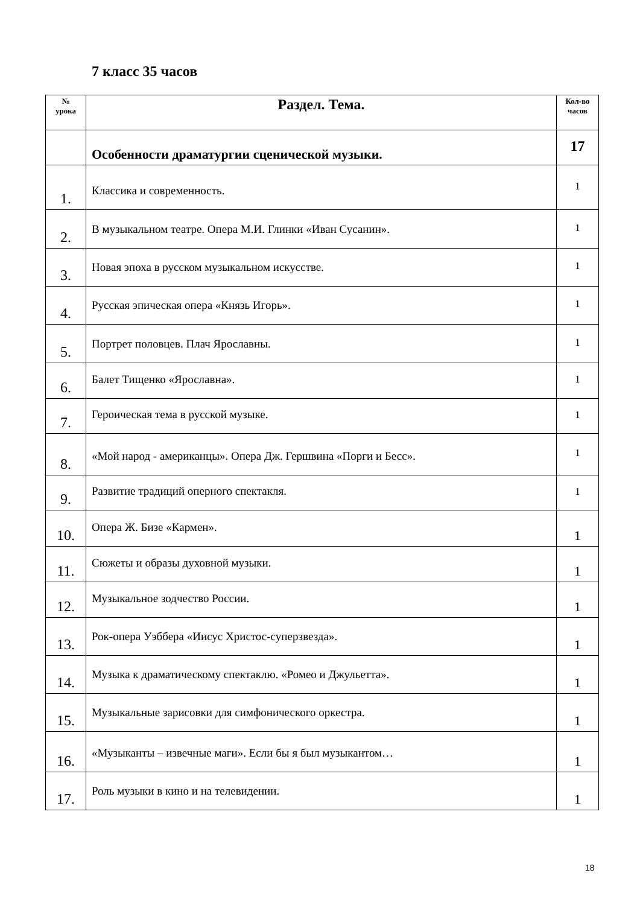7 класс 35 часов
| № урока | Раздел. Тема. | Кол-во часов |
| --- | --- | --- |
| | Особенности драматургии сценической музыки. | 17 |
| 1. | Классика и современность. | 1 |
| 2. | В музыкальном театре. Опера М.И. Глинки «Иван Сусанин». | 1 |
| 3. | Новая эпоха в русском музыкальном искусстве. | 1 |
| 4. | Русская эпическая опера «Князь Игорь». | 1 |
| 5. | Портрет половцев. Плач Ярославны. | 1 |
| 6. | Балет Тищенко «Ярославна». | 1 |
| 7. | Героическая тема в русской музыке. | 1 |
| 8. | «Мой народ - американцы». Опера Дж. Гершвина «Порги и Бесс». | 1 |
| 9. | Развитие традиций оперного спектакля. | 1 |
| 10. | Опера Ж. Бизе «Кармен». | 1 |
| 11. | Сюжеты и образы духовной музыки. | 1 |
| 12. | Музыкальное зодчество России. | 1 |
| 13. | Рок-опера Уэббера «Иисус Христос-суперзвезда». | 1 |
| 14. | Музыка к драматическому спектаклю. «Ромео и Джульетта». | 1 |
| 15. | Музыкальные зарисовки для симфонического оркестра. | 1 |
| 16. | «Музыканты – извечные маги». Если бы я был музыкантом… | 1 |
| 17. | Роль музыки в кино и на телевидении. | 1 |
18